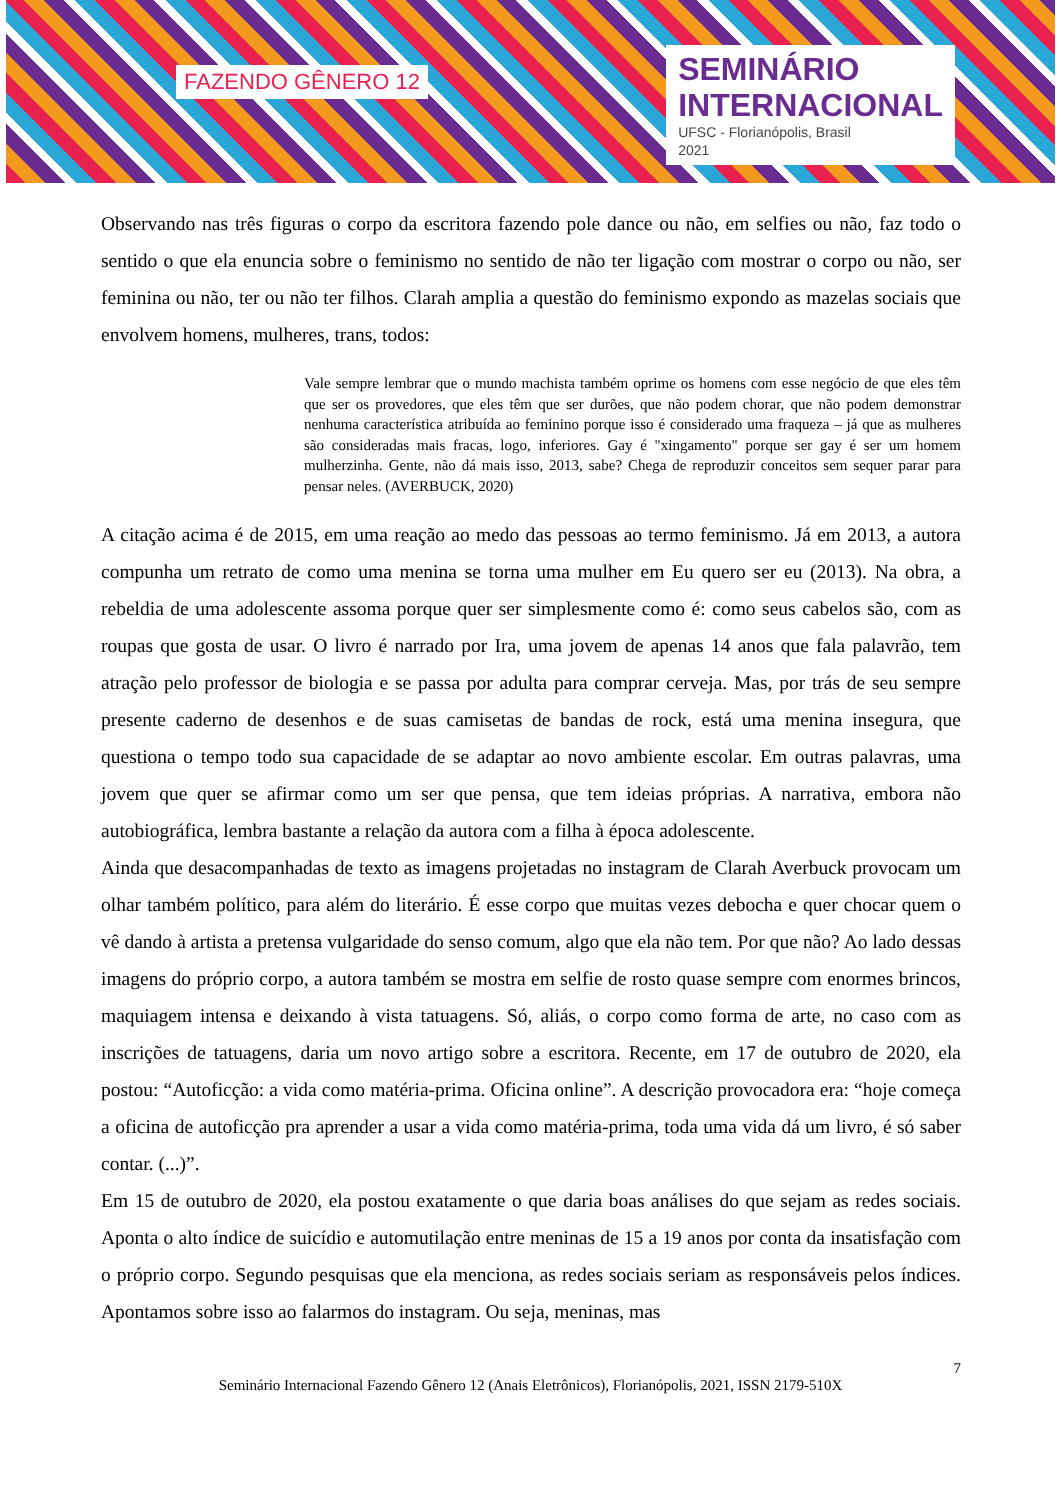FAZENDO GÊNERO 12
SEMINÁRIO
INTERNACIONAL
UFSC - Florianópolis, Brasil
2021
Observando nas três figuras o corpo da escritora fazendo pole dance ou não, em selfies ou não, faz todo o sentido o que ela enuncia sobre o feminismo no sentido de não ter ligação com mostrar o corpo ou não, ser feminina ou não, ter ou não ter filhos. Clarah amplia a questão do feminismo expondo as mazelas sociais que envolvem homens, mulheres, trans, todos:
Vale sempre lembrar que o mundo machista também oprime os homens com esse negócio de que eles têm que ser os provedores, que eles têm que ser durões, que não podem chorar, que não podem demonstrar nenhuma característica atribuída ao feminino porque isso é considerado uma fraqueza – já que as mulheres são consideradas mais fracas, logo, inferiores. Gay é "xingamento" porque ser gay é ser um homem mulherzinha. Gente, não dá mais isso, 2013, sabe? Chega de reproduzir conceitos sem sequer parar para pensar neles. (AVERBUCK, 2020)
A citação acima é de 2015, em uma reação ao medo das pessoas ao termo feminismo. Já em 2013, a autora compunha um retrato de como uma menina se torna uma mulher em Eu quero ser eu (2013). Na obra, a rebeldia de uma adolescente assoma porque quer ser simplesmente como é: como seus cabelos são, com as roupas que gosta de usar. O livro é narrado por Ira, uma jovem de apenas 14 anos que fala palavrão, tem atração pelo professor de biologia e se passa por adulta para comprar cerveja. Mas, por trás de seu sempre presente caderno de desenhos e de suas camisetas de bandas de rock, está uma menina insegura, que questiona o tempo todo sua capacidade de se adaptar ao novo ambiente escolar. Em outras palavras, uma jovem que quer se afirmar como um ser que pensa, que tem ideias próprias. A narrativa, embora não autobiográfica, lembra bastante a relação da autora com a filha à época adolescente.
Ainda que desacompanhadas de texto as imagens projetadas no instagram de Clarah Averbuck provocam um olhar também político, para além do literário. É esse corpo que muitas vezes debocha e quer chocar quem o vê dando à artista a pretensa vulgaridade do senso comum, algo que ela não tem. Por que não? Ao lado dessas imagens do próprio corpo, a autora também se mostra em selfie de rosto quase sempre com enormes brincos, maquiagem intensa e deixando à vista tatuagens. Só, aliás, o corpo como forma de arte, no caso com as inscrições de tatuagens, daria um novo artigo sobre a escritora. Recente, em 17 de outubro de 2020, ela postou: “Autoficção: a vida como matéria-prima. Oficina online”. A descrição provocadora era: “hoje começa a oficina de autoficção pra aprender a usar a vida como matéria-prima, toda uma vida dá um livro, é só saber contar. (...)”.
Em 15 de outubro de 2020, ela postou exatamente o que daria boas análises do que sejam as redes sociais. Aponta o alto índice de suicídio e automutilação entre meninas de 15 a 19 anos por conta da insatisfação com o próprio corpo. Segundo pesquisas que ela menciona, as redes sociais seriam as responsáveis pelos índices. Apontamos sobre isso ao falarmos do instagram. Ou seja, meninas, mas
7
Seminário Internacional Fazendo Gênero 12 (Anais Eletrônicos), Florianópolis, 2021, ISSN 2179-510X